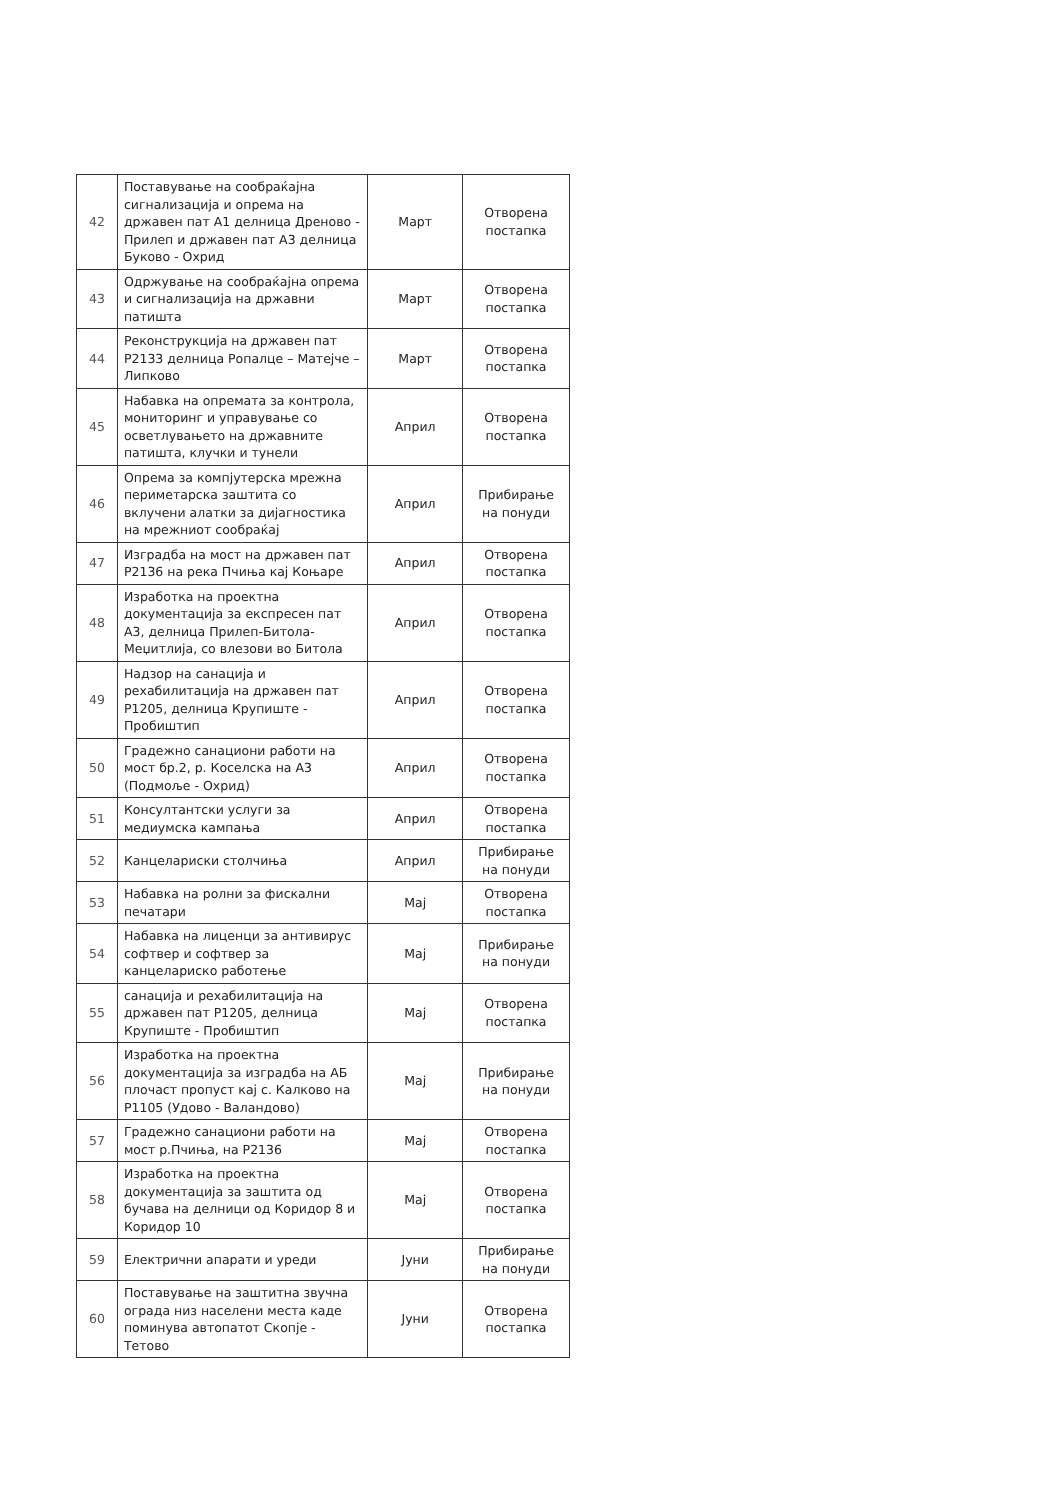| 42 | Поставување на сообраќајна сигнализација и опрема на државен пат А1 делница Дреново - Прилеп и државен пат А3 делница Буково - Охрид | Март | Отворена постапка |
| 43 | Одржување на сообраќајна опрема и сигнализација на државни патишта | Март | Отворена постапка |
| 44 | Реконструкција на државен пат Р2133 делница Ропалце – Матејче – Липково | Март | Отворена постапка |
| 45 | Набавка на опремата за контрола, мониторинг и управување со осветлувањето на државните патишта, клучки и тунели | Април | Отворена постапка |
| 46 | Опрема за компјутерска мрежна периметарска заштита со вклучени алатки за дијагностика на мрежниот сообраќај | Април | Прибирање на понуди |
| 47 | Изградба на мост на државен пат Р2136 на река Пчиња кај Коњаре | Април | Отворена постапка |
| 48 | Изработка на проектна документација за експресен пат А3, делница Прилеп-Битола-Меџитлија, со влезови во Битола | Април | Отворена постапка |
| 49 | Надзор на санација и рехабилитација на државен пат Р1205, делница Крупиште - Пробиштип | Април | Отворена постапка |
| 50 | Градежно санациони работи на мост бр.2, р. Коселска на А3 (Подмоље - Охрид) | Април | Отворена постапка |
| 51 | Консултантски услуги за медиумска кампања | Април | Отворена постапка |
| 52 | Канцелариски столчиња | Април | Прибирање на понуди |
| 53 | Набавка на ролни за фискални печатари | Мај | Отворена постапка |
| 54 | Набавка на лиценци за антивирус софтвер и софтвер за канцелариско работење | Мај | Прибирање на понуди |
| 55 | санација и рехабилитација на државен пат Р1205, делница Крупиште - Пробиштип | Мај | Отворена постапка |
| 56 | Изработка на проектна документација за изградба на АБ плочаст пропуст кај с. Калково на Р1105 (Удово - Валандово) | Мај | Прибирање на понуди |
| 57 | Градежно санациони работи на мост р.Пчиња, на Р2136 | Мај | Отворена постапка |
| 58 | Изработка на проектна документација за заштита од бучава на делници од Коридор 8 и Коридор 10 | Мај | Отворена постапка |
| 59 | Електрични апарати и уреди | Јуни | Прибирање на понуди |
| 60 | Поставување на заштитна звучна ограда низ населени места каде поминува автопатот Скопје - Тетово | Јуни | Отворена постапка |